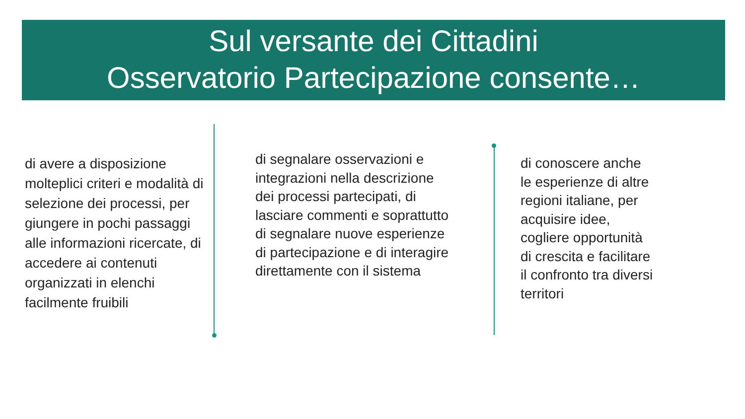Sul versante dei Cittadini
Osservatorio Partecipazione consente…
di avere a disposizione molteplici criteri e modalità di selezione dei processi, per giungere in pochi passaggi alle informazioni ricercate, di accedere ai contenuti organizzati in elenchi facilmente fruibili
di segnalare osservazioni e integrazioni nella descrizione dei processi partecipati, di lasciare commenti e soprattutto di segnalare nuove esperienze di partecipazione e di interagire direttamente con il sistema
di conoscere anche le esperienze di altre regioni italiane, per acquisire idee, cogliere opportunità di crescita e facilitare il confronto tra diversi territori